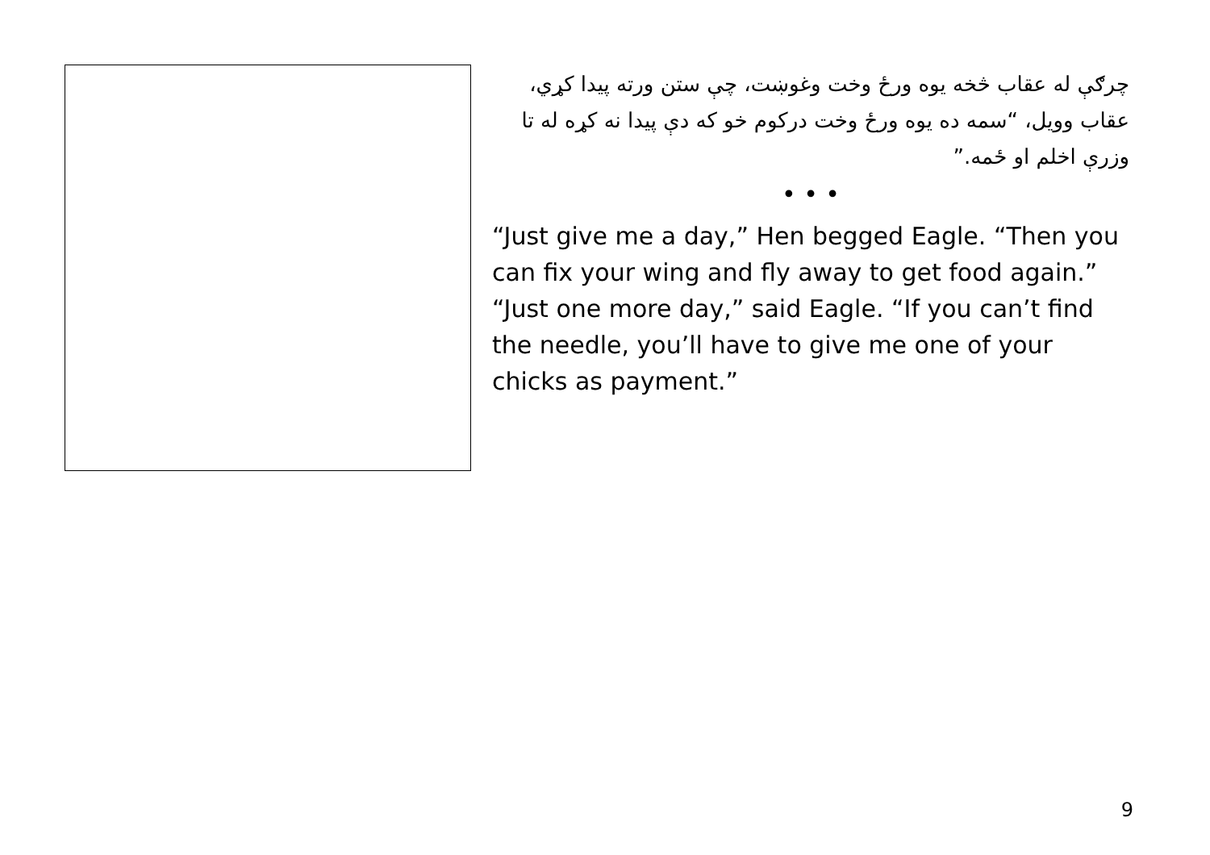چرګې له عقاب څخه يوه ورځ وخت وغوښت، چې ستن ورته پيدا کړي، عقاب وويل، “سمه ده يوه ورځ وخت درکوم خو که دې پيدا نه کړه له تا وزرې اخلم او ځمه.”
• • •
“Just give me a day,” Hen begged Eagle. “Then you can fix your wing and fly away to get food again.” “Just one more day,” said Eagle. “If you can’t find the needle, you’ll have to give me one of your chicks as payment.”
9